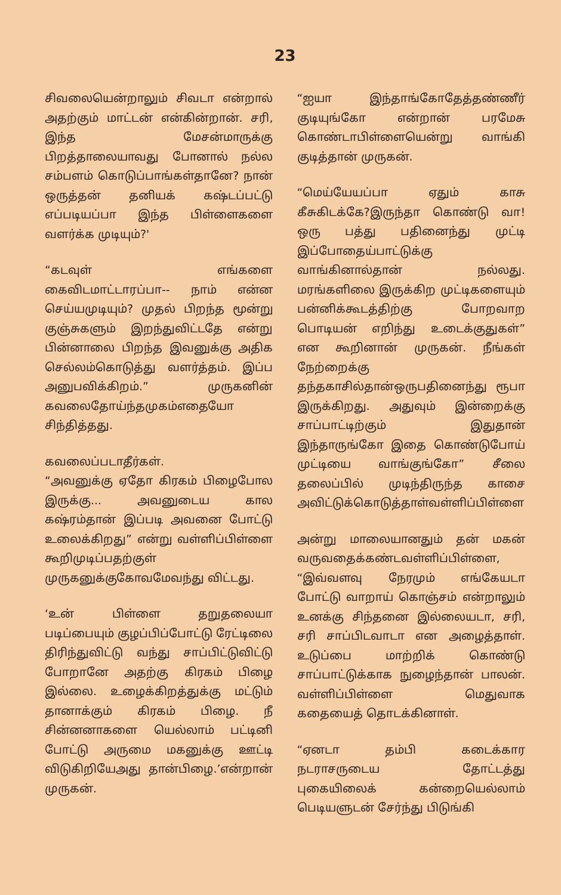23
சிவலையென்றாலும் சிவடா என்றால் அதற்கும் மாட்டன் என்கின்றான். சரி, இந்த மேசன்மாருக்கு பிறத்தாலையாவது போனால் நல்ல சம்பளம் கொடுப்பாங்கள்தானே? நான் ஒருத்தன் தனியக் கஷ்டப்பட்டு எப்படியப்பா இந்த பிள்ளைகளை வளர்க்க முடியும்?'
“கடவுள் எங்களை கைவிடமாட்டாரப்பா-- நாம் என்ன செய்யமுடியும்? முதல் பிறந்த மூன்று குஞ்சுகளும் இறந்துவிட்டதே என்று பின்னாலை பிறந்த இவனுக்கு அதிக செல்லம்கொடுத்து வளர்த்தம். இப்ப அனுபவிக்கிறம்.” முருகனின் கவலைதோய்ந்தமுகம்எதையோ சிந்தித்தது.
கவலைப்படாதீர்கள்.
“அவனுக்கு ஏதோ கிரகம் பிழைபோல இருக்கு... அவனுடைய கால கஷ்ரம்தான் இப்படி அவனை போட்டு உலைக்கிறது” என்று வள்ளிப்பிள்ளை கூறிமுடிப்பதற்குள் முருகனுக்குகோவமேவந்து விட்டது.
‘உன் பிள்ளை தறுதலையா படிப்பையும் குழப்பிப்போட்டு ரேட்டிலை திரிந்துவிட்டு வந்து சாப்பிட்டுவிட்டு போறானே அதற்கு கிரகம் பிழை இல்லை. உழைக்கிறத்துக்கு மட்டும் தானாக்கும் கிரகம் பிழை. நீ சின்னனாகளை யெல்லாம் பட்டினி போட்டு அருமை மகனுக்கு ஊட்டி விடுகிறியேஅது தான்பிழை.’என்றான் முருகன்.
“ஐயா இந்தாங்கோதேத்தண்ணீர் குடியுங்கோ என்றான் பரமேசு கொண்டாபிள்ளையென்று வாங்கி குடித்தான் முருகன்.
“மெய்யேயப்பா ஏதும் காசு கீசுகிடக்கே?இருந்தா கொண்டு வா! ஒரு பத்து பதினைந்து முட்டி இப்போதைய்பாட்டுக்கு வாங்கினால்தான் நல்லது. மரங்களிலை இருக்கிற முட்டிகளையும் பன்னிக்கூடத்திற்கு போறவாற பொடியன் எறிந்து உடைக்குதுகள்” என கூறினான் முருகன். நீங்கள் நேற்றைக்கு தந்தகாசில்தான்ஒருபதினைந்து ரூபா இருக்கிறது. அதுவும் இன்றைக்கு சாப்பாட்டிற்கும் இதுதான் இந்தாருங்கோ இதை கொண்டுபோய் முட்டியை வாங்குங்கோ” சீலை தலைப்பில் முடிந்திருந்த காசை அவிட்டுக்கொடுத்தாள்வள்ளிப்பிள்ளை
அன்று மாலையானதும் தன் மகன் வருவதைக்கண்டவள்ளிப்பிள்ளை, “இவ்வளவு நேரமும் எங்கேயடா போட்டு வாறாய் கொஞ்சம் என்றாலும் உனக்கு சிந்தனை இல்லையடா, சரி, சரி சாப்பிடவாடா என அழைத்தாள். உடுப்பை மாற்றிக் கொண்டு சாப்பாட்டுக்காக நுழைந்தான் பாலன். வள்ளிப்பிள்ளை மெதுவாக கதையைத் தொடக்கினாள்.
“ஏனடா தம்பி கடைக்கார நடராசருடைய தோட்டத்து புகையிலைக் கன்றையெல்லாம் பெடியளுடன் சேர்ந்து பிடுங்கி